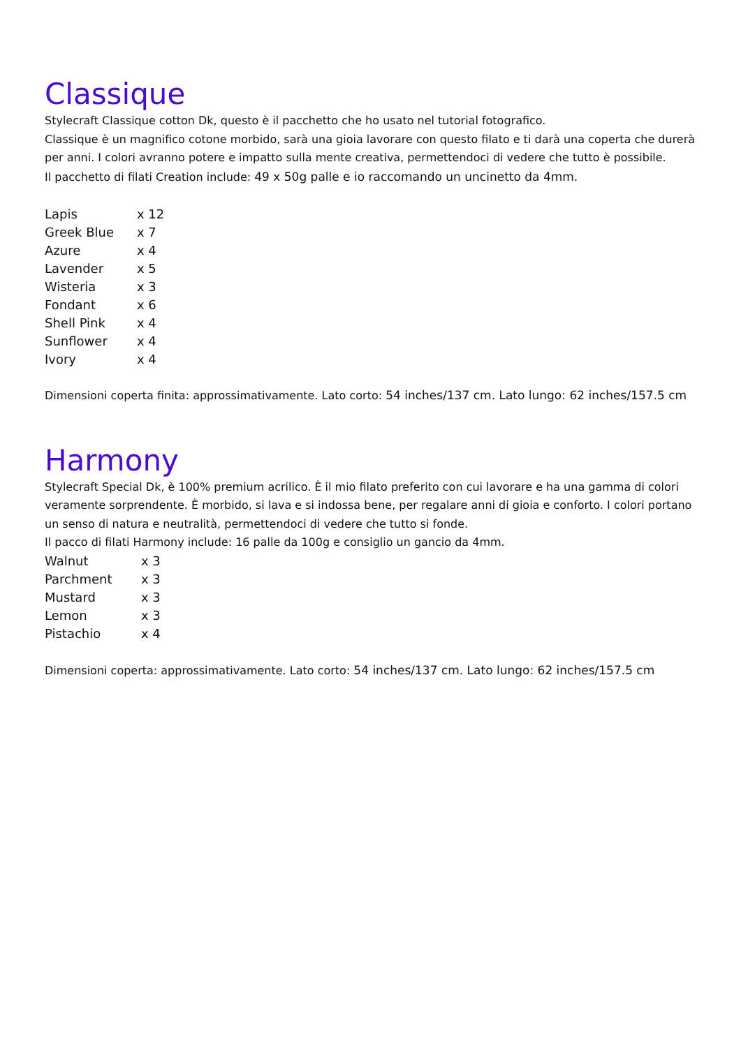Classique
Stylecraft Classique cotton Dk, questo è il pacchetto che ho usato nel tutorial fotografico.
Classique è un magnifico cotone morbido, sarà una gioia lavorare con questo filato e ti darà una coperta che durerà per anni. I colori avranno potere e impatto sulla mente creativa, permettendoci di vedere che tutto è possibile.
Il pacchetto di filati Creation include: 49 x 50g palle e io raccomando un uncinetto da 4mm.
| Lapis | x 12 |
| Greek Blue | x 7 |
| Azure | x 4 |
| Lavender | x 5 |
| Wisteria | x 3 |
| Fondant | x 6 |
| Shell Pink | x 4 |
| Sunflower | x 4 |
| Ivory | x 4 |
Dimensioni coperta finita: approssimativamente. Lato corto: 54 inches/137 cm. Lato lungo: 62 inches/157.5 cm
Harmony
Stylecraft Special Dk, è 100% premium acrilico. È il mio filato preferito con cui lavorare e ha una gamma di colori veramente sorprendente. È morbido, si lava e si indossa bene, per regalare anni di gioia e conforto. I colori portano un senso di natura e neutralità, permettendoci di vedere che tutto si fonde.
Il pacco di filati Harmony include: 16 palle da 100g e consiglio un gancio da 4mm.
| Walnut | x 3 |
| Parchment | x 3 |
| Mustard | x 3 |
| Lemon | x 3 |
| Pistachio | x 4 |
Dimensioni coperta: approssimativamente. Lato corto: 54 inches/137 cm. Lato lungo: 62 inches/157.5 cm